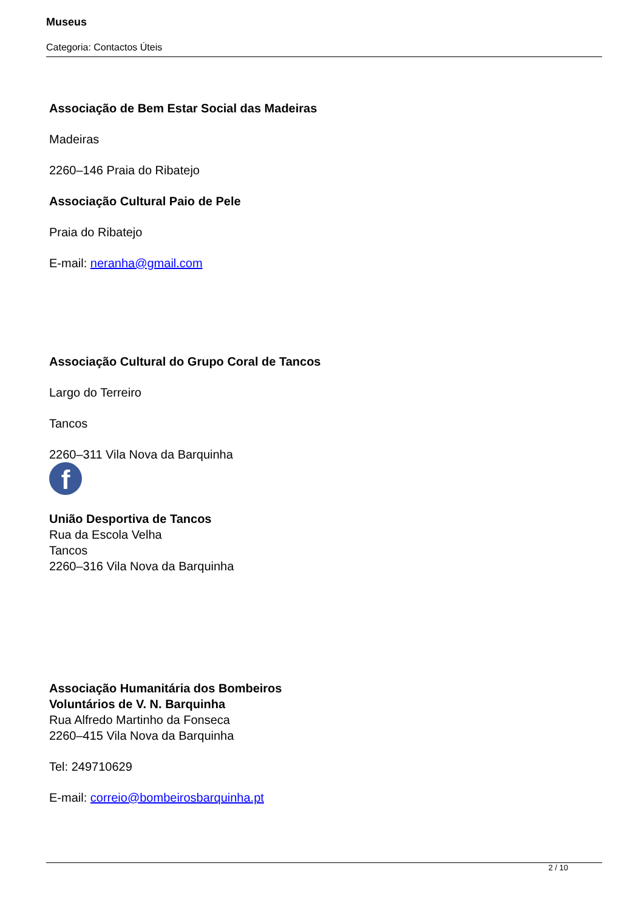Museus
Categoria: Contactos Úteis
Associação de Bem Estar Social das Madeiras
Madeiras
2260–146 Praia do Ribatejo
Associação Cultural Paio de Pele
Praia do Ribatejo
E-mail: neranha@gmail.com
Associação Cultural do Grupo Coral de Tancos
Largo do Terreiro
Tancos
2260–311 Vila Nova da Barquinha
f
União Desportiva de Tancos
Rua da Escola Velha
Tancos
2260–316 Vila Nova da Barquinha
Associação Humanitária dos Bombeiros
Voluntários de V. N. Barquinha
Rua Alfredo Martinho da Fonseca
2260–415 Vila Nova da Barquinha
Tel: 249710629
E-mail: correio@bombeirosbarquinha.pt
2 / 10